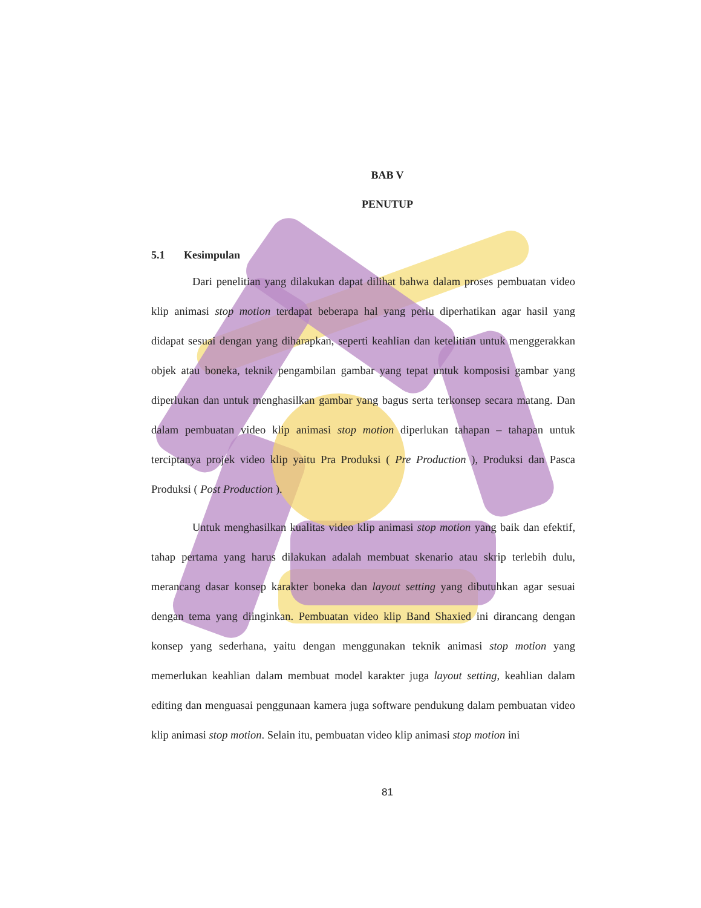BAB V
PENUTUP
5.1 Kesimpulan
Dari penelitian yang dilakukan dapat dilihat bahwa dalam proses pembuatan video klip animasi stop motion terdapat beberapa hal yang perlu diperhatikan agar hasil yang didapat sesuai dengan yang diharapkan, seperti keahlian dan ketelitian untuk menggerakkan objek atau boneka, teknik pengambilan gambar yang tepat untuk komposisi gambar yang diperlukan dan untuk menghasilkan gambar yang bagus serta terkonsep secara matang. Dan dalam pembuatan video klip animasi stop motion diperlukan tahapan – tahapan untuk terciptanya projek video klip yaitu Pra Produksi ( Pre Production ), Produksi dan Pasca Produksi ( Post Production ).
Untuk menghasilkan kualitas video klip animasi stop motion yang baik dan efektif, tahap pertama yang harus dilakukan adalah membuat skenario atau skrip terlebih dulu, merancang dasar konsep karakter boneka dan layout setting yang dibutuhkan agar sesuai dengan tema yang diinginkan. Pembuatan video klip Band Shaxied ini dirancang dengan konsep yang sederhana, yaitu dengan menggunakan teknik animasi stop motion yang memerlukan keahlian dalam membuat model karakter juga layout setting, keahlian dalam editing dan menguasai penggunaan kamera juga software pendukung dalam pembuatan video klip animasi stop motion. Selain itu, pembuatan video klip animasi stop motion ini
81